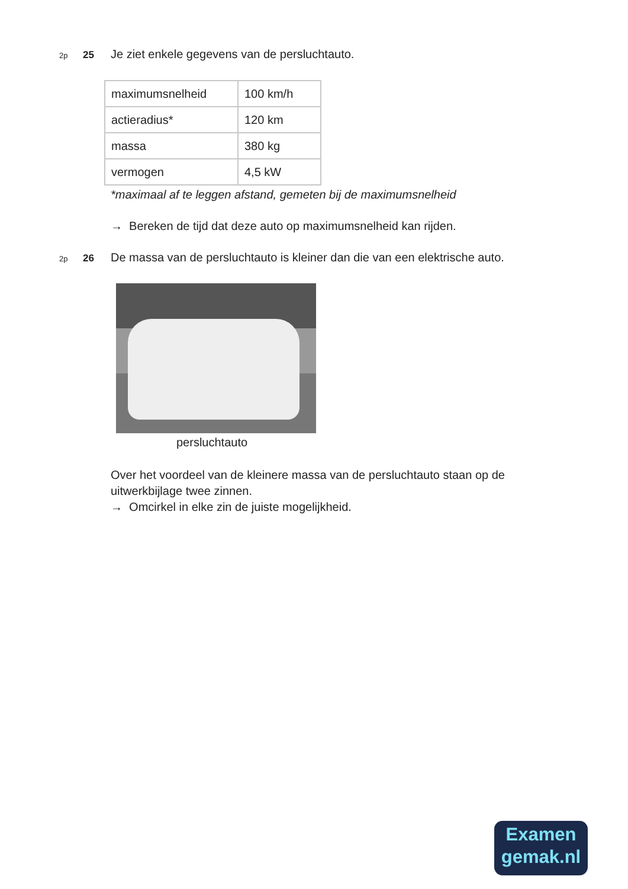2p 25 Je ziet enkele gegevens van de persluchtauto.
| maximumsnelheid | 100 km/h |
| actieradius* | 120 km |
| massa | 380 kg |
| vermogen | 4,5 kW |
*maximaal af te leggen afstand, gemeten bij de maximumsnelheid
→ Bereken de tijd dat deze auto op maximumsnelheid kan rijden.
2p 26 De massa van de persluchtauto is kleiner dan die van een elektrische auto.
persluchtauto
Over het voordeel van de kleinere massa van de persluchtauto staan op de uitwerkbijlage twee zinnen.
→ Omcirkel in elke zin de juiste mogelijkheid.
Examen
gemak.nl